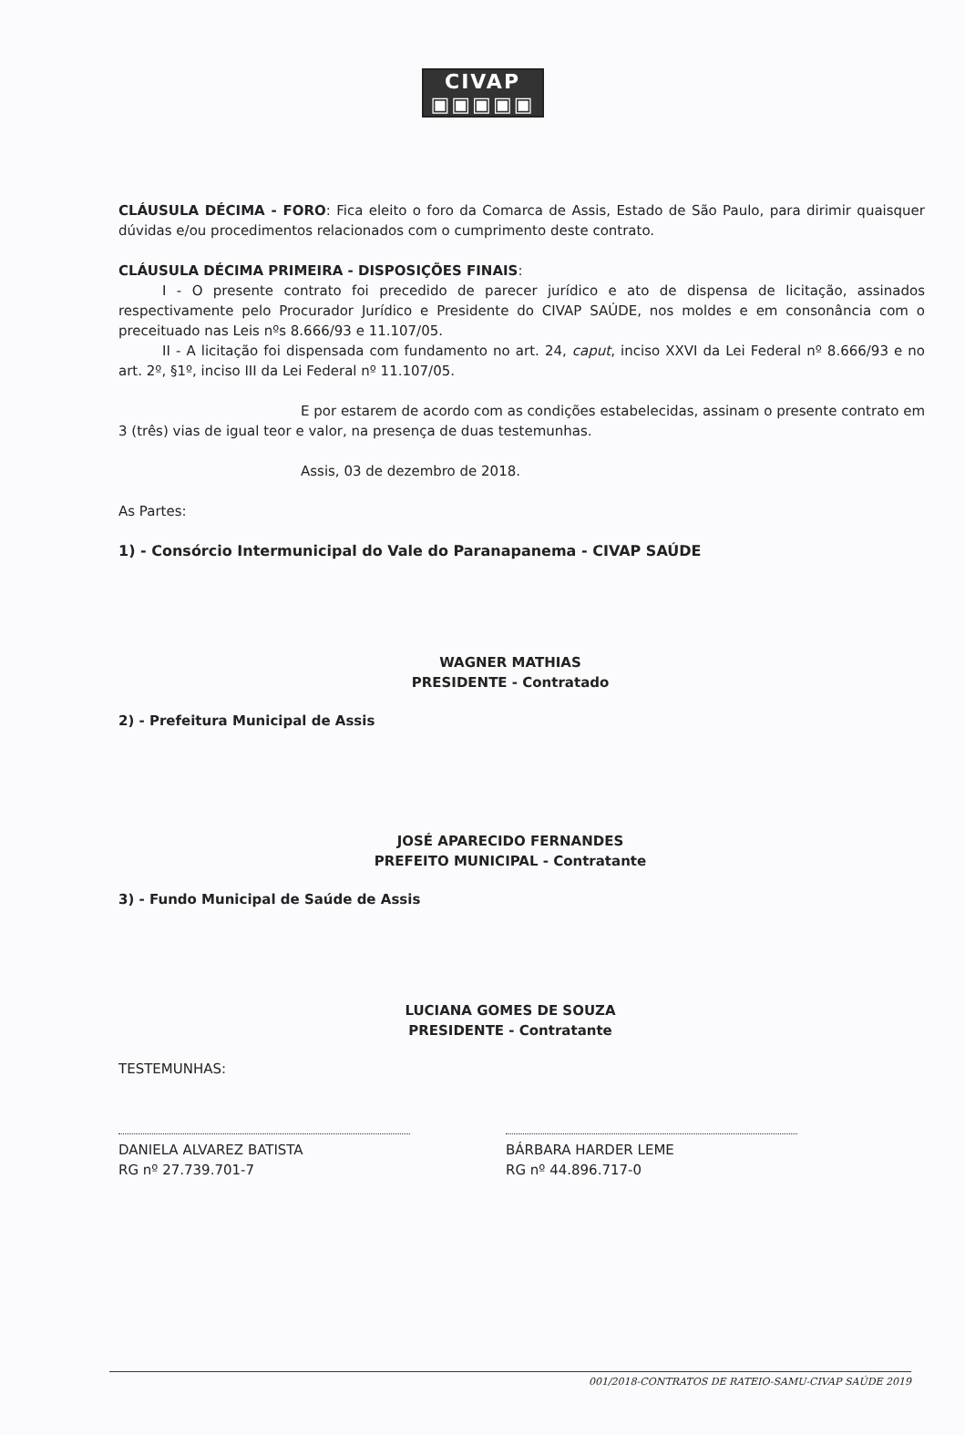CIVAP
▣▣▣▣▣
CLÁUSULA DÉCIMA - FORO: Fica eleito o foro da Comarca de Assis, Estado de São Paulo, para dirimir quaisquer dúvidas e/ou procedimentos relacionados com o cumprimento deste contrato.
CLÁUSULA DÉCIMA PRIMEIRA - DISPOSIÇÕES FINAIS:
I - O presente contrato foi precedido de parecer jurídico e ato de dispensa de licitação, assinados respectivamente pelo Procurador Jurídico e Presidente do CIVAP SAÚDE, nos moldes e em consonância com o preceituado nas Leis nºs 8.666/93 e 11.107/05.
II - A licitação foi dispensada com fundamento no art. 24, caput, inciso XXVI da Lei Federal nº 8.666/93 e no art. 2º, §1º, inciso III da Lei Federal nº 11.107/05.
E por estarem de acordo com as condições estabelecidas, assinam o presente contrato em 3 (três) vias de igual teor e valor, na presença de duas testemunhas.
Assis, 03 de dezembro de 2018.
As Partes:
1) - Consórcio Intermunicipal do Vale do Paranapanema - CIVAP SAÚDE
WAGNER MATHIAS
PRESIDENTE - Contratado
2) - Prefeitura Municipal de Assis
JOSÉ APARECIDO FERNANDES
PREFEITO MUNICIPAL - Contratante
3) - Fundo Municipal de Saúde de Assis
LUCIANA GOMES DE SOUZA
PRESIDENTE - Contratante
TESTEMUNHAS:
DANIELA ALVAREZ BATISTA
RG nº 27.739.701-7
BÁRBARA HARDER LEME
RG nº 44.896.717-0
001/2018-CONTRATOS DE RATEIO-SAMU-CIVAP SAÚDE 2019